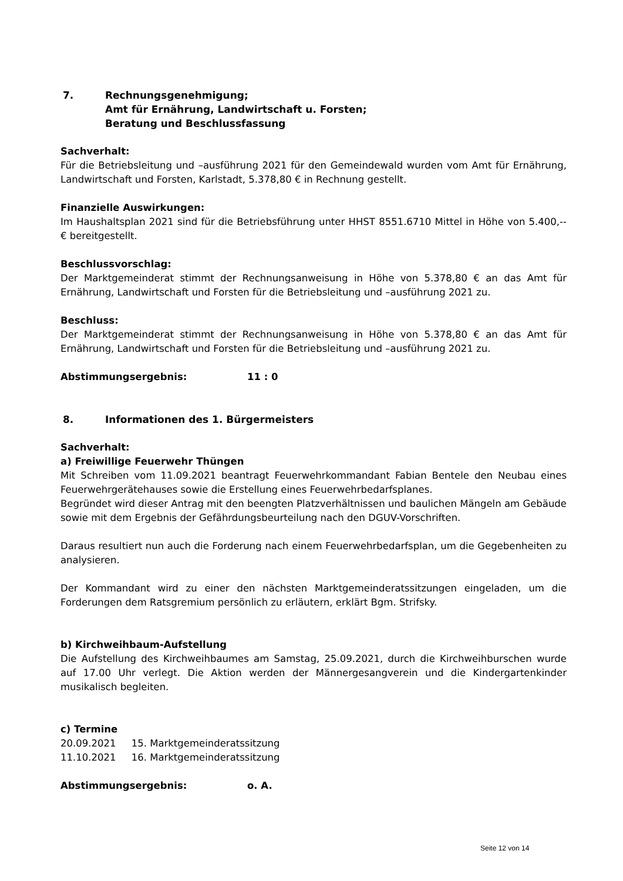7. Rechnungsgenehmigung;
Amt für Ernährung, Landwirtschaft u. Forsten;
Beratung und Beschlussfassung
Sachverhalt:
Für die Betriebsleitung und –ausführung 2021 für den Gemeindewald wurden vom Amt für Ernährung, Landwirtschaft und Forsten, Karlstadt, 5.378,80 € in Rechnung gestellt.
Finanzielle Auswirkungen:
Im Haushaltsplan 2021 sind für die Betriebsführung unter HHST 8551.6710 Mittel in Höhe von 5.400,-- € bereitgestellt.
Beschlussvorschlag:
Der Marktgemeinderat stimmt der Rechnungsanweisung in Höhe von 5.378,80 € an das Amt für Ernährung, Landwirtschaft und Forsten für die Betriebsleitung und –ausführung 2021 zu.
Beschluss:
Der Marktgemeinderat stimmt der Rechnungsanweisung in Höhe von 5.378,80 € an das Amt für Ernährung, Landwirtschaft und Forsten für die Betriebsleitung und –ausführung 2021 zu.
Abstimmungsergebnis: 11 : 0
8. Informationen des 1. Bürgermeisters
Sachverhalt:
a) Freiwillige Feuerwehr Thüngen
Mit Schreiben vom 11.09.2021 beantragt Feuerwehrkommandant Fabian Bentele den Neubau eines Feuerwehrgerätehauses sowie die Erstellung eines Feuerwehrbedarfsplanes.
Begründet wird dieser Antrag mit den beengten Platzverhältnissen und baulichen Mängeln am Gebäude sowie mit dem Ergebnis der Gefährdungsbeurteilung nach den DGUV-Vorschriften.
Daraus resultiert nun auch die Forderung nach einem Feuerwehrbedarfsplan, um die Gegebenheiten zu analysieren.
Der Kommandant wird zu einer den nächsten Marktgemeinderatssitzungen eingeladen, um die Forderungen dem Ratsgremium persönlich zu erläutern, erklärt Bgm. Strifsky.
b) Kirchweihbaum-Aufstellung
Die Aufstellung des Kirchweihbaumes am Samstag, 25.09.2021, durch die Kirchweihburschen wurde auf 17.00 Uhr verlegt. Die Aktion werden der Männergesangverein und die Kindergartenkinder musikalisch begleiten.
c) Termine
20.09.2021 15. Marktgemeinderatssitzung
11.10.2021 16. Marktgemeinderatssitzung
Abstimmungsergebnis: o. A.
Seite 12 von 14